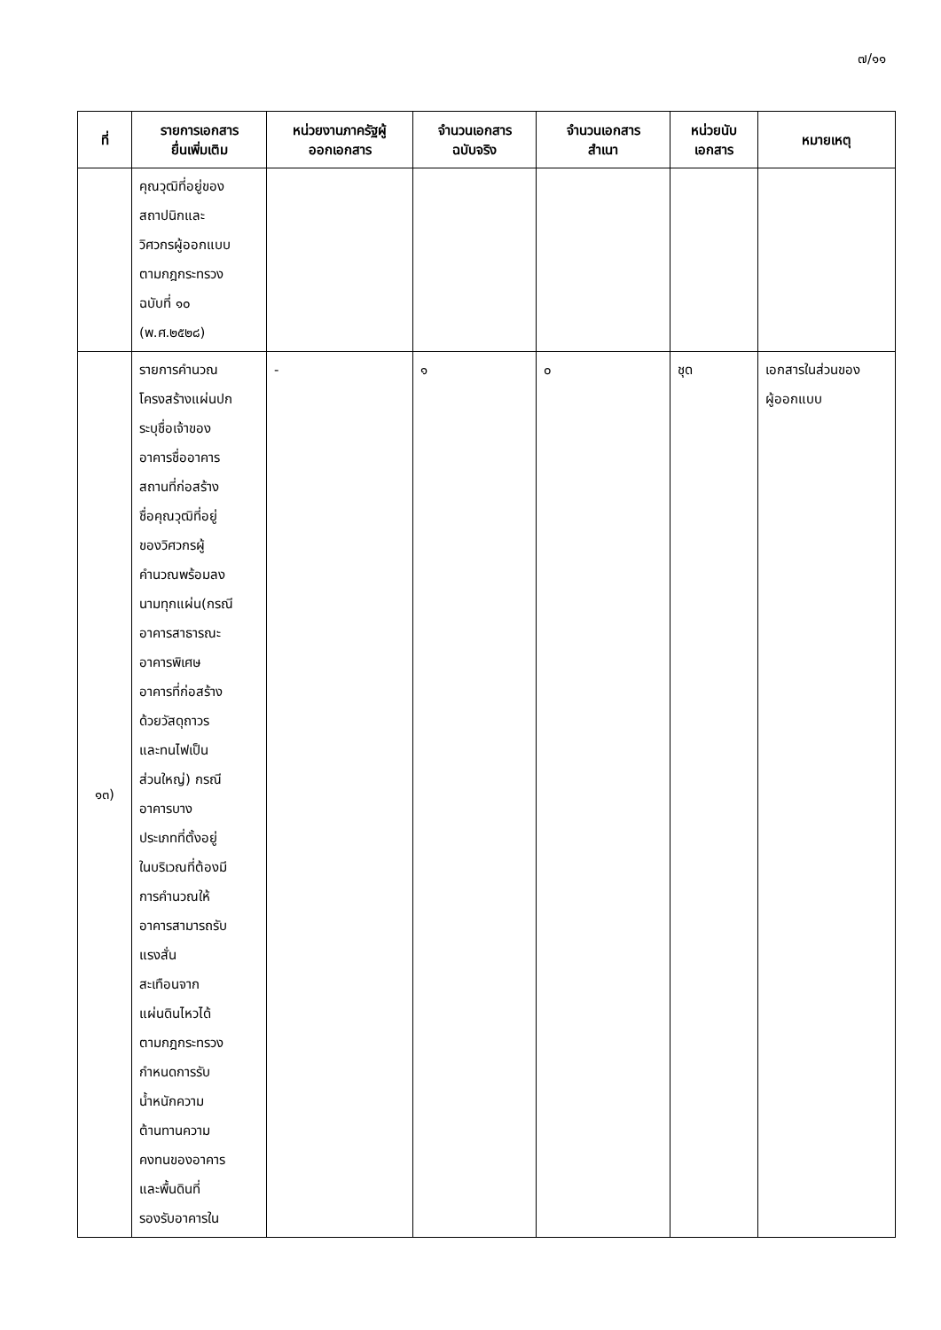๗/๑๑
| ที่ | รายการเอกสาร ยื่นเพิ่มเติม | หน่วยงานภาครัฐผู้ ออกเอกสาร | จำนวนเอกสาร ฉบับจริง | จำนวนเอกสาร สำเนา | หน่วยนับ เอกสาร | หมายเหตุ |
| --- | --- | --- | --- | --- | --- | --- |
| | คุณวุฒิที่อยู่ของ สถาปนิกและ วิศวกรผู้ออกแบบ ตามกฎกระทรวง ฉบับที่ ๑๐ (พ.ศ.๒๕๒๘) | | | | | |
| ๑๓) | รายการคำนวณ โครงสร้างแผ่นปก ระบุชื่อเจ้าของ อาคารชื่ออาคาร สถานที่ก่อสร้าง ชื่อคุณวุฒิที่อยู่ ของวิศวกรผู้ คำนวณพร้อมลง นามทุกแผ่น(กรณี อาคารสาธารณะ อาคารพิเศษ อาคารที่ก่อสร้าง ด้วยวัสดุถาวร และทนไฟเป็น ส่วนใหญ่) กรณี อาคารบาง ประเภทที่ตั้งอยู่ ในบริเวณที่ต้องมี การคำนวณให้ อาคารสามารถรับ แรงสั่น สะเทือนจาก แผ่นดินไหวได้ ตามกฎกระทรวง กำหนดการรับ น้ำหนักความ ต้านทานความ คงทนของอาคาร และพื้นดินที่ รองรับอาคารใน | - | ๑ | ๐ | ชุด | เอกสารในส่วนของ ผู้ออกแบบ |